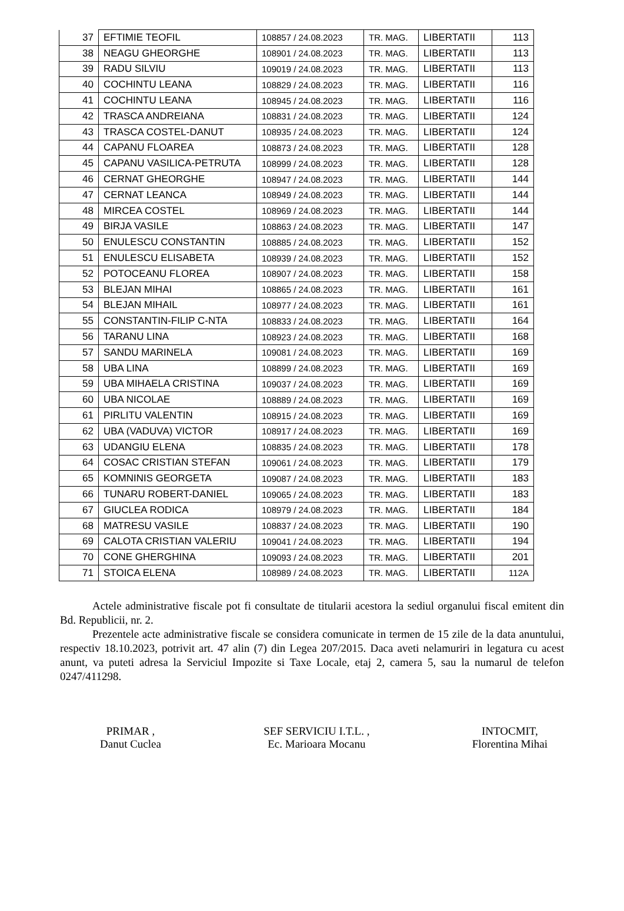| 37 | EFTIMIE TEOFIL | 108857 / 24.08.2023 | TR. MAG. | LIBERTATII | 113 |
| 38 | NEAGU GHEORGHE | 108901 / 24.08.2023 | TR. MAG. | LIBERTATII | 113 |
| 39 | RADU SILVIU | 109019 / 24.08.2023 | TR. MAG. | LIBERTATII | 113 |
| 40 | COCHINTU LEANA | 108829 / 24.08.2023 | TR. MAG. | LIBERTATII | 116 |
| 41 | COCHINTU LEANA | 108945 / 24.08.2023 | TR. MAG. | LIBERTATII | 116 |
| 42 | TRASCA ANDREIANA | 108831 / 24.08.2023 | TR. MAG. | LIBERTATII | 124 |
| 43 | TRASCA COSTEL-DANUT | 108935 / 24.08.2023 | TR. MAG. | LIBERTATII | 124 |
| 44 | CAPANU FLOAREA | 108873 / 24.08.2023 | TR. MAG. | LIBERTATII | 128 |
| 45 | CAPANU VASILICA-PETRUTA | 108999 / 24.08.2023 | TR. MAG. | LIBERTATII | 128 |
| 46 | CERNAT GHEORGHE | 108947 / 24.08.2023 | TR. MAG. | LIBERTATII | 144 |
| 47 | CERNAT LEANCA | 108949 / 24.08.2023 | TR. MAG. | LIBERTATII | 144 |
| 48 | MIRCEA COSTEL | 108969 / 24.08.2023 | TR. MAG. | LIBERTATII | 144 |
| 49 | BIRJA VASILE | 108863 / 24.08.2023 | TR. MAG. | LIBERTATII | 147 |
| 50 | ENULESCU CONSTANTIN | 108885 / 24.08.2023 | TR. MAG. | LIBERTATII | 152 |
| 51 | ENULESCU ELISABETA | 108939 / 24.08.2023 | TR. MAG. | LIBERTATII | 152 |
| 52 | POTOCEANU FLOREA | 108907 / 24.08.2023 | TR. MAG. | LIBERTATII | 158 |
| 53 | BLEJAN MIHAI | 108865 / 24.08.2023 | TR. MAG. | LIBERTATII | 161 |
| 54 | BLEJAN MIHAIL | 108977 / 24.08.2023 | TR. MAG. | LIBERTATII | 161 |
| 55 | CONSTANTIN-FILIP C-NTA | 108833 / 24.08.2023 | TR. MAG. | LIBERTATII | 164 |
| 56 | TARANU LINA | 108923 / 24.08.2023 | TR. MAG. | LIBERTATII | 168 |
| 57 | SANDU MARINELA | 109081 / 24.08.2023 | TR. MAG. | LIBERTATII | 169 |
| 58 | UBA LINA | 108899 / 24.08.2023 | TR. MAG. | LIBERTATII | 169 |
| 59 | UBA MIHAELA CRISTINA | 109037 / 24.08.2023 | TR. MAG. | LIBERTATII | 169 |
| 60 | UBA NICOLAE | 108889 / 24.08.2023 | TR. MAG. | LIBERTATII | 169 |
| 61 | PIRLITU VALENTIN | 108915 / 24.08.2023 | TR. MAG. | LIBERTATII | 169 |
| 62 | UBA (VADUVA) VICTOR | 108917 / 24.08.2023 | TR. MAG. | LIBERTATII | 169 |
| 63 | UDANGIU ELENA | 108835 / 24.08.2023 | TR. MAG. | LIBERTATII | 178 |
| 64 | COSAC CRISTIAN STEFAN | 109061 / 24.08.2023 | TR. MAG. | LIBERTATII | 179 |
| 65 | KOMNINIS GEORGETA | 109087 / 24.08.2023 | TR. MAG. | LIBERTATII | 183 |
| 66 | TUNARU ROBERT-DANIEL | 109065 / 24.08.2023 | TR. MAG. | LIBERTATII | 183 |
| 67 | GIUCLEA RODICA | 108979 / 24.08.2023 | TR. MAG. | LIBERTATII | 184 |
| 68 | MATRESU VASILE | 108837 / 24.08.2023 | TR. MAG. | LIBERTATII | 190 |
| 69 | CALOTA CRISTIAN VALERIU | 109041 / 24.08.2023 | TR. MAG. | LIBERTATII | 194 |
| 70 | CONE GHERGHINA | 109093 / 24.08.2023 | TR. MAG. | LIBERTATII | 201 |
| 71 | STOICA ELENA | 108989 / 24.08.2023 | TR. MAG. | LIBERTATII | 112A |
Actele administrative fiscale pot fi consultate de titularii acestora la sediul organului fiscal emitent din Bd. Republicii, nr. 2.
Prezentele acte administrative fiscale se considera comunicate in termen de 15 zile de la data anuntului, respectiv 18.10.2023, potrivit art. 47 alin (7) din Legea 207/2015. Daca aveti nelamuriri in legatura cu acest anunt, va puteti adresa la Serviciul Impozite si Taxe Locale, etaj 2, camera 5, sau la numarul de telefon 0247/411298.
PRIMAR ,
Danut Cuclea
SEF SERVICIU I.T.L. ,
Ec. Marioara Mocanu
INTOCMIT,
Florentina Mihai